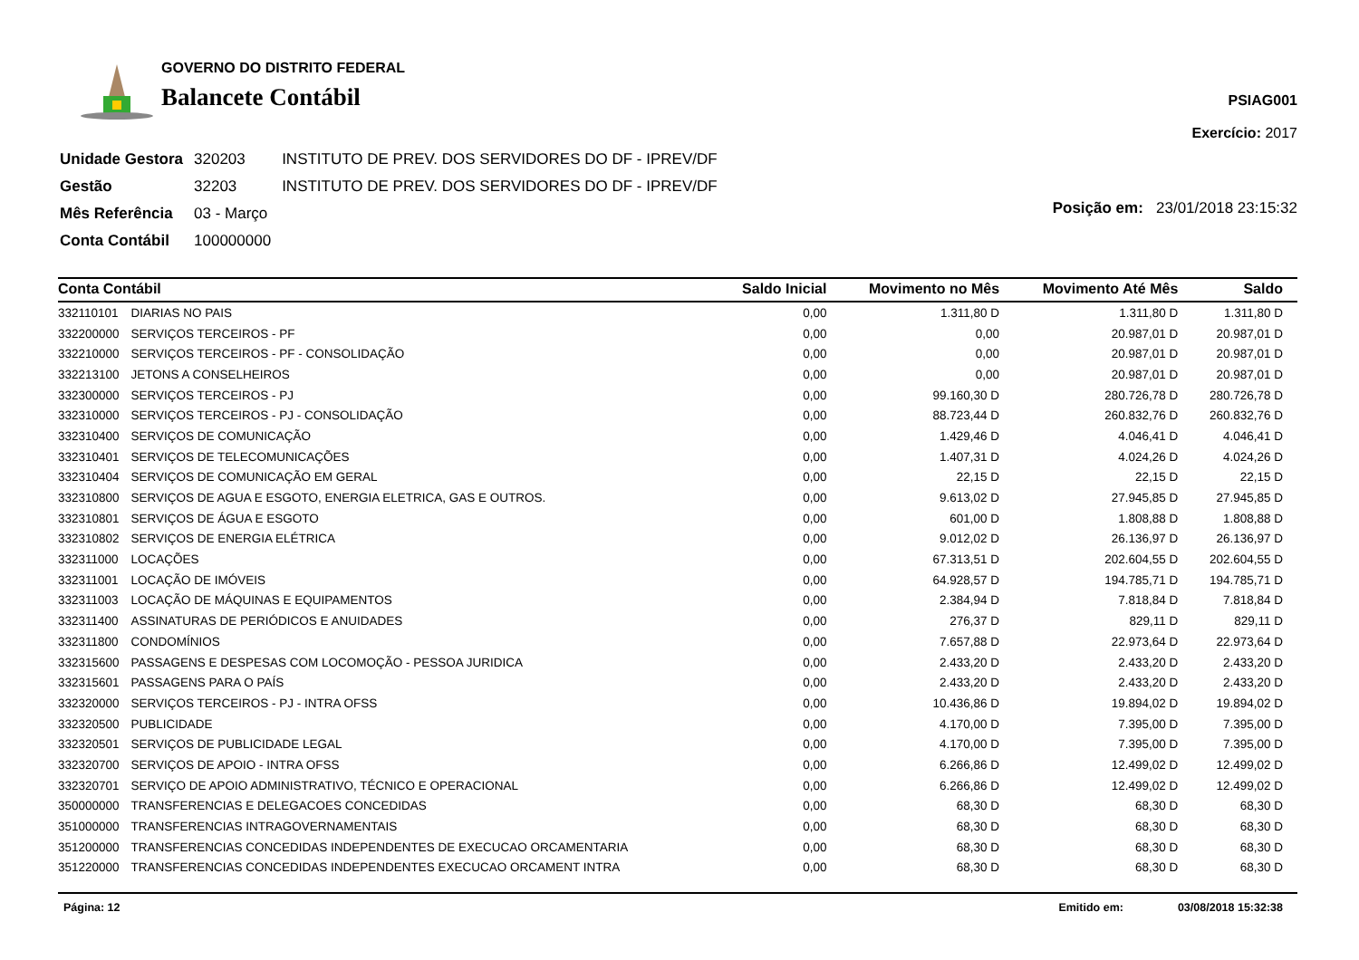GOVERNO DO DISTRITO FEDERAL
Balancete Contábil
PSIAG001
Exercício: 2017
| Unidade Gestora | 320203 | INSTITUTO DE PREV. DOS SERVIDORES DO DF - IPREV/DF |
| Gestão | 32203 | INSTITUTO DE PREV. DOS SERVIDORES DO DF - IPREV/DF |
| Mês Referência | 03 - Março | |
| Conta Contábil | 100000000 | |
Posição em: 23/01/2018 23:15:32
| Conta Contábil | | Saldo Inicial | Movimento no Mês | Movimento Até Mês | Saldo |
| --- | --- | --- | --- | --- | --- |
| 332110101 | DIARIAS NO PAIS | 0,00 | 1.311,80 D | 1.311,80 D | 1.311,80 D |
| 332200000 | SERVIÇOS TERCEIROS - PF | 0,00 | 0,00 | 20.987,01 D | 20.987,01 D |
| 332210000 | SERVIÇOS TERCEIROS - PF - CONSOLIDAÇÃO | 0,00 | 0,00 | 20.987,01 D | 20.987,01 D |
| 332213100 | JETONS A CONSELHEIROS | 0,00 | 0,00 | 20.987,01 D | 20.987,01 D |
| 332300000 | SERVIÇOS TERCEIROS - PJ | 0,00 | 99.160,30 D | 280.726,78 D | 280.726,78 D |
| 332310000 | SERVIÇOS TERCEIROS - PJ - CONSOLIDAÇÃO | 0,00 | 88.723,44 D | 260.832,76 D | 260.832,76 D |
| 332310400 | SERVIÇOS DE COMUNICAÇÃO | 0,00 | 1.429,46 D | 4.046,41 D | 4.046,41 D |
| 332310401 | SERVIÇOS DE TELECOMUNICAÇÕES | 0,00 | 1.407,31 D | 4.024,26 D | 4.024,26 D |
| 332310404 | SERVIÇOS DE COMUNICAÇÃO EM GERAL | 0,00 | 22,15 D | 22,15 D | 22,15 D |
| 332310800 | SERVIÇOS DE AGUA E ESGOTO, ENERGIA ELETRICA, GAS E OUTROS. | 0,00 | 9.613,02 D | 27.945,85 D | 27.945,85 D |
| 332310801 | SERVIÇOS DE ÁGUA E ESGOTO | 0,00 | 601,00 D | 1.808,88 D | 1.808,88 D |
| 332310802 | SERVIÇOS DE ENERGIA ELÉTRICA | 0,00 | 9.012,02 D | 26.136,97 D | 26.136,97 D |
| 332311000 | LOCAÇÕES | 0,00 | 67.313,51 D | 202.604,55 D | 202.604,55 D |
| 332311001 | LOCAÇÃO DE IMÓVEIS | 0,00 | 64.928,57 D | 194.785,71 D | 194.785,71 D |
| 332311003 | LOCAÇÃO DE MÁQUINAS E EQUIPAMENTOS | 0,00 | 2.384,94 D | 7.818,84 D | 7.818,84 D |
| 332311400 | ASSINATURAS DE PERIÓDICOS E ANUIDADES | 0,00 | 276,37 D | 829,11 D | 829,11 D |
| 332311800 | CONDOMÍNIOS | 0,00 | 7.657,88 D | 22.973,64 D | 22.973,64 D |
| 332315600 | PASSAGENS E DESPESAS COM LOCOMOÇÃO - PESSOA JURIDICA | 0,00 | 2.433,20 D | 2.433,20 D | 2.433,20 D |
| 332315601 | PASSAGENS PARA O PAÍS | 0,00 | 2.433,20 D | 2.433,20 D | 2.433,20 D |
| 332320000 | SERVIÇOS TERCEIROS - PJ - INTRA OFSS | 0,00 | 10.436,86 D | 19.894,02 D | 19.894,02 D |
| 332320500 | PUBLICIDADE | 0,00 | 4.170,00 D | 7.395,00 D | 7.395,00 D |
| 332320501 | SERVIÇOS DE PUBLICIDADE LEGAL | 0,00 | 4.170,00 D | 7.395,00 D | 7.395,00 D |
| 332320700 | SERVIÇOS DE APOIO - INTRA OFSS | 0,00 | 6.266,86 D | 12.499,02 D | 12.499,02 D |
| 332320701 | SERVIÇO DE APOIO ADMINISTRATIVO, TÉCNICO E OPERACIONAL | 0,00 | 6.266,86 D | 12.499,02 D | 12.499,02 D |
| 350000000 | TRANSFERENCIAS E DELEGACOES CONCEDIDAS | 0,00 | 68,30 D | 68,30 D | 68,30 D |
| 351000000 | TRANSFERENCIAS INTRAGOVERNAMENTAIS | 0,00 | 68,30 D | 68,30 D | 68,30 D |
| 351200000 | TRANSFERENCIAS CONCEDIDAS INDEPENDENTES DE EXECUCAO ORCAMENTARIA | 0,00 | 68,30 D | 68,30 D | 68,30 D |
| 351220000 | TRANSFERENCIAS CONCEDIDAS INDEPENDENTES EXECUCAO ORCAMENT INTRA | 0,00 | 68,30 D | 68,30 D | 68,30 D |
Página: 12 Emitido em: 03/08/2018 15:32:38